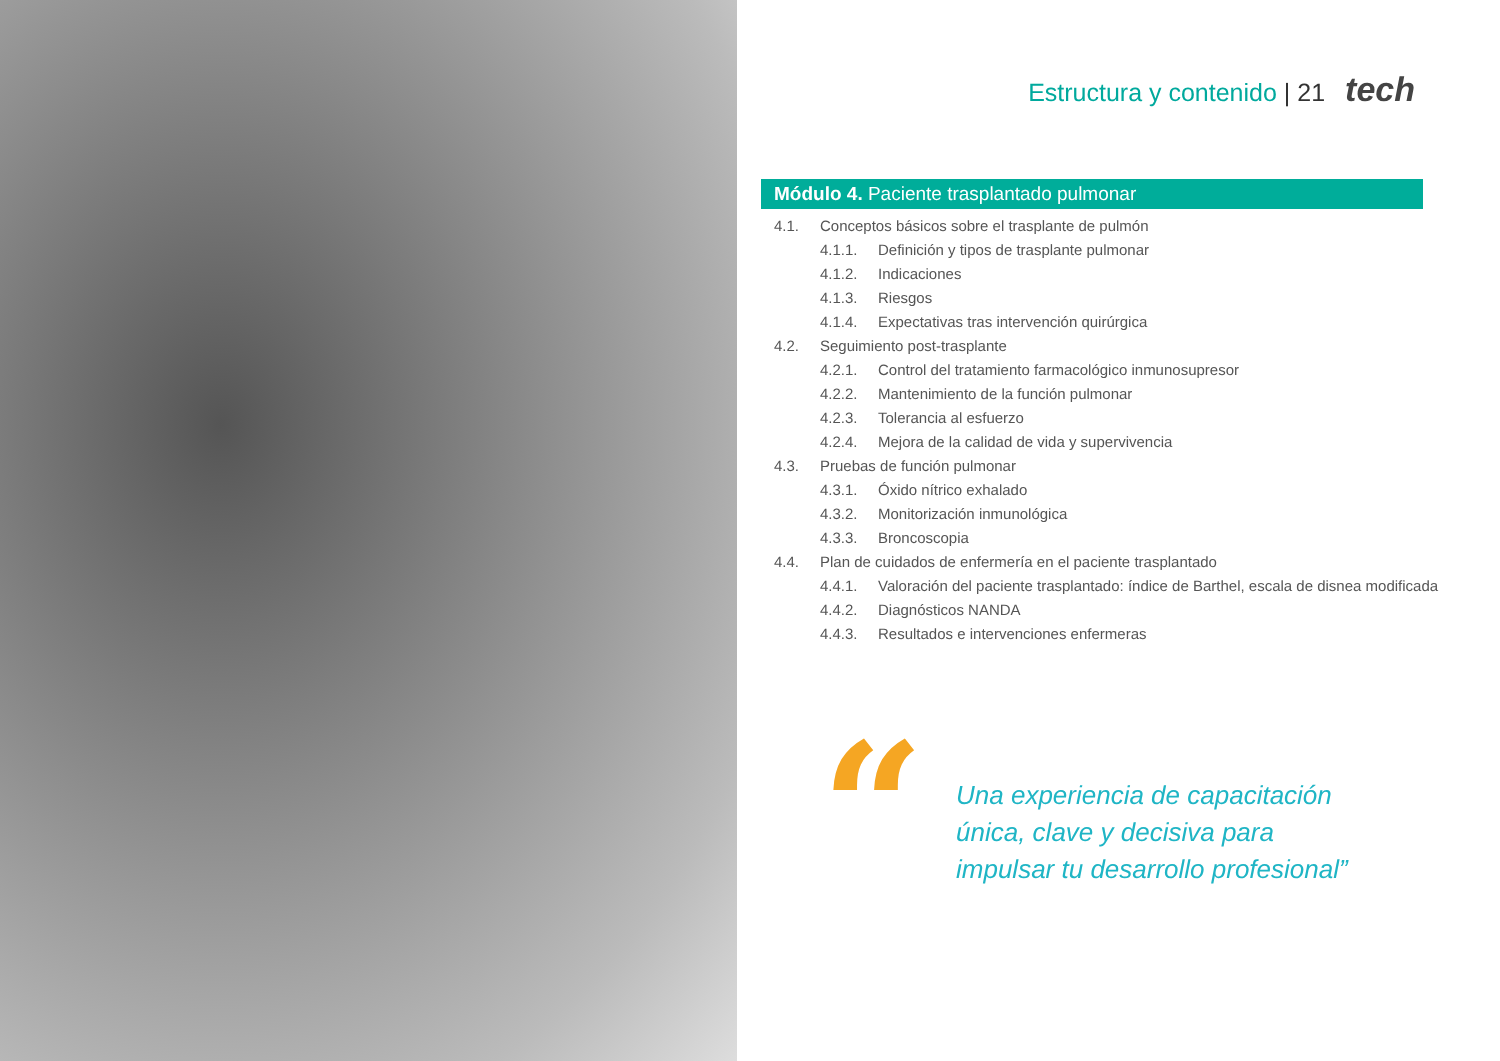Estructura y contenido | 21 tech
Módulo 4. Paciente trasplantado pulmonar
4.1. Conceptos básicos sobre el trasplante de pulmón
4.1.1. Definición y tipos de trasplante pulmonar
4.1.2. Indicaciones
4.1.3. Riesgos
4.1.4. Expectativas tras intervención quirúrgica
4.2. Seguimiento post-trasplante
4.2.1. Control del tratamiento farmacológico inmunosupresor
4.2.2. Mantenimiento de la función pulmonar
4.2.3. Tolerancia al esfuerzo
4.2.4. Mejora de la calidad de vida y supervivencia
4.3. Pruebas de función pulmonar
4.3.1. Óxido nítrico exhalado
4.3.2. Monitorización inmunológica
4.3.3. Broncoscopia
4.4. Plan de cuidados de enfermería en el paciente trasplantado
4.4.1. Valoración del paciente trasplantado: índice de Barthel, escala de disnea modificada
4.4.2. Diagnósticos NANDA
4.4.3. Resultados e intervenciones enfermeras
“
Una experiencia de capacitación única, clave y decisiva para impulsar tu desarrollo profesional”